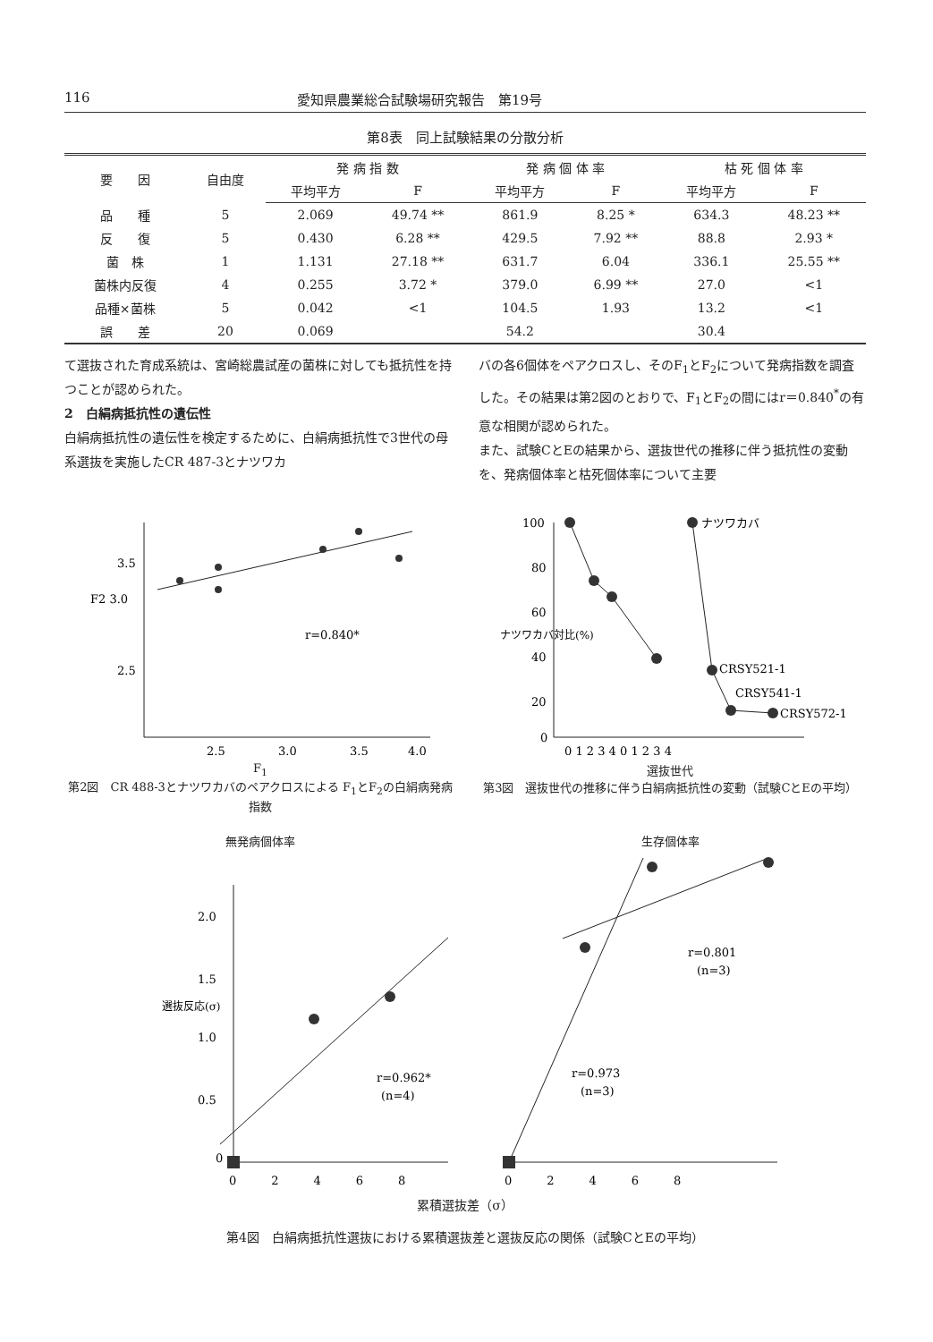116 愛知県農業総合試験場研究報告　第19号
第8表　同上試験結果の分散分析
| 要 因 | 自由度 | 発 病 指 数 | | 発 病 個 体 率 | | 枯 死 個 体 率 | |
| --- | --- | --- | --- | --- | --- | --- | --- |
| | | 平均平方 | F | 平均平方 | F | 平均平方 | F |
| 品 種 | 5 | 2.069 | 49.74 ** | 861.9 | 8.25 * | 634.3 | 48.23 ** |
| 反 復 | 5 | 0.430 | 6.28 ** | 429.5 | 7.92 ** | 88.8 | 2.93 * |
| 菌 株 | 1 | 1.131 | 27.18 ** | 631.7 | 6.04 | 336.1 | 25.55 ** |
| 菌株内反復 | 4 | 0.255 | 3.72 * | 379.0 | 6.99 ** | 27.0 | <1 |
| 品種×菌株 | 5 | 0.042 | <1 | 104.5 | 1.93 | 13.2 | <1 |
| 誤 差 | 20 | 0.069 | | 54.2 | | 30.4 | |
て選抜された育成系統は、宮崎総農試産の菌株に対しても抵抗性を持つことが認められた。
2　白絹病抵抗性の遺伝性
白絹病抵抗性の遺伝性を検定するために、白絹病抵抗性で3世代の母系選抜を実施したCR 487-3とナツワカ
バの各6個体をペアクロスし、そのF<sub>1</sub>とF<sub>2</sub>について発病指数を調査した。その結果は第2図のとおりで、F<sub>1</sub>とF<sub>2</sub>の間にはr＝0.840<sup>*</sup>の有意な相関が認められた。
また、試験CとEの結果から、選抜世代の推移に伴う抵抗性の変動を、発病個体率と枯死個体率について主要
3.5
F2 3.0
2.5
r=0.840*
2.5
3.0
3.5
4.0
F<sub>1</sub>
第2図　CR 488-3とナツワカバのペアクロスによる F<sub>1</sub>とF<sub>2</sub>の白絹病発病指数
100
80
60
40
20
0
ナツワカバ
CRSY521-1
CRSY541-1
CRSY572-1
ナツワカバ対比(%)
0 1 2 3 4 0 1 2 3 4
選抜世代
第3図　選抜世代の推移に伴う白絹病抵抗性の変動（試験CとEの平均）
無発病個体率
2.0
1.5
1.0
0.5
0
選抜反応(σ)
r=0.962*
(n=4)
0　　　2　　　4　　　6　　　8
生存個体率
r=0.801
(n=3)
r=0.973
(n=3)
0　　　2　　　4　　　6　　　8
累積選抜差（σ）
第4図　白絹病抵抗性選抜における累積選抜差と選抜反応の関係（試験CとEの平均）